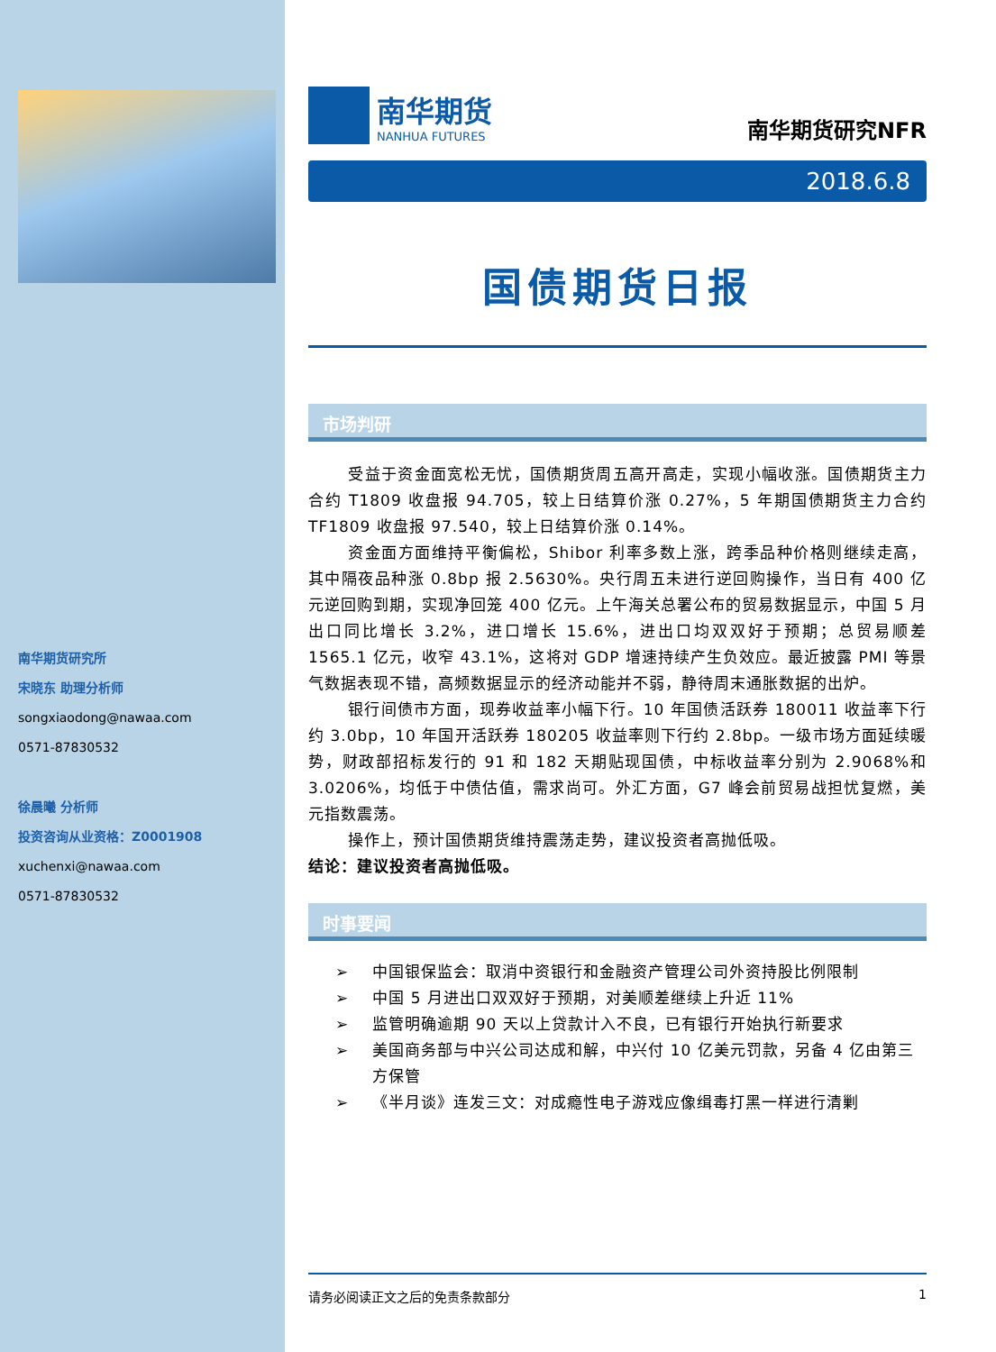南华期货研究所
宋晓东 助理分析师
songxiaodong@nawaa.com
0571-87830532
徐晨曦 分析师
投资咨询从业资格：Z0001908
xuchenxi@nawaa.com
0571-87830532
南华期货
NANHUA FUTURES
南华期货研究NFR
2018.6.8
国债期货日报
市场判研
受益于资金面宽松无忧，国债期货周五高开高走，实现小幅收涨。国债期货主力合约 T1809 收盘报 94.705，较上日结算价涨 0.27%，5 年期国债期货主力合约 TF1809 收盘报 97.540，较上日结算价涨 0.14%。
资金面方面维持平衡偏松，Shibor 利率多数上涨，跨季品种价格则继续走高，其中隔夜品种涨 0.8bp 报 2.5630%。央行周五未进行逆回购操作，当日有 400 亿元逆回购到期，实现净回笼 400 亿元。上午海关总署公布的贸易数据显示，中国 5 月出口同比增长 3.2%，进口增长 15.6%，进出口均双双好于预期；总贸易顺差 1565.1 亿元，收窄 43.1%，这将对 GDP 增速持续产生负效应。最近披露 PMI 等景气数据表现不错，高频数据显示的经济动能并不弱，静待周末通胀数据的出炉。
银行间债市方面，现券收益率小幅下行。10 年国债活跃券 180011 收益率下行约 3.0bp，10 年国开活跃券 180205 收益率则下行约 2.8bp。一级市场方面延续暖势，财政部招标发行的 91 和 182 天期贴现国债，中标收益率分别为 2.9068%和 3.0206%，均低于中债估值，需求尚可。外汇方面，G7 峰会前贸易战担忧复燃，美元指数震荡。
操作上，预计国债期货维持震荡走势，建议投资者高抛低吸。
结论：建议投资者高抛低吸。
时事要闻
➢ 中国银保监会：取消中资银行和金融资产管理公司外资持股比例限制
➢ 中国 5 月进出口双双好于预期，对美顺差继续上升近 11%
➢ 监管明确逾期 90 天以上贷款计入不良，已有银行开始执行新要求
➢ 美国商务部与中兴公司达成和解，中兴付 10 亿美元罚款，另备 4 亿由第三方保管
➢ 《半月谈》连发三文：对成瘾性电子游戏应像缉毒打黑一样进行清剿
请务必阅读正文之后的免责条款部分 1